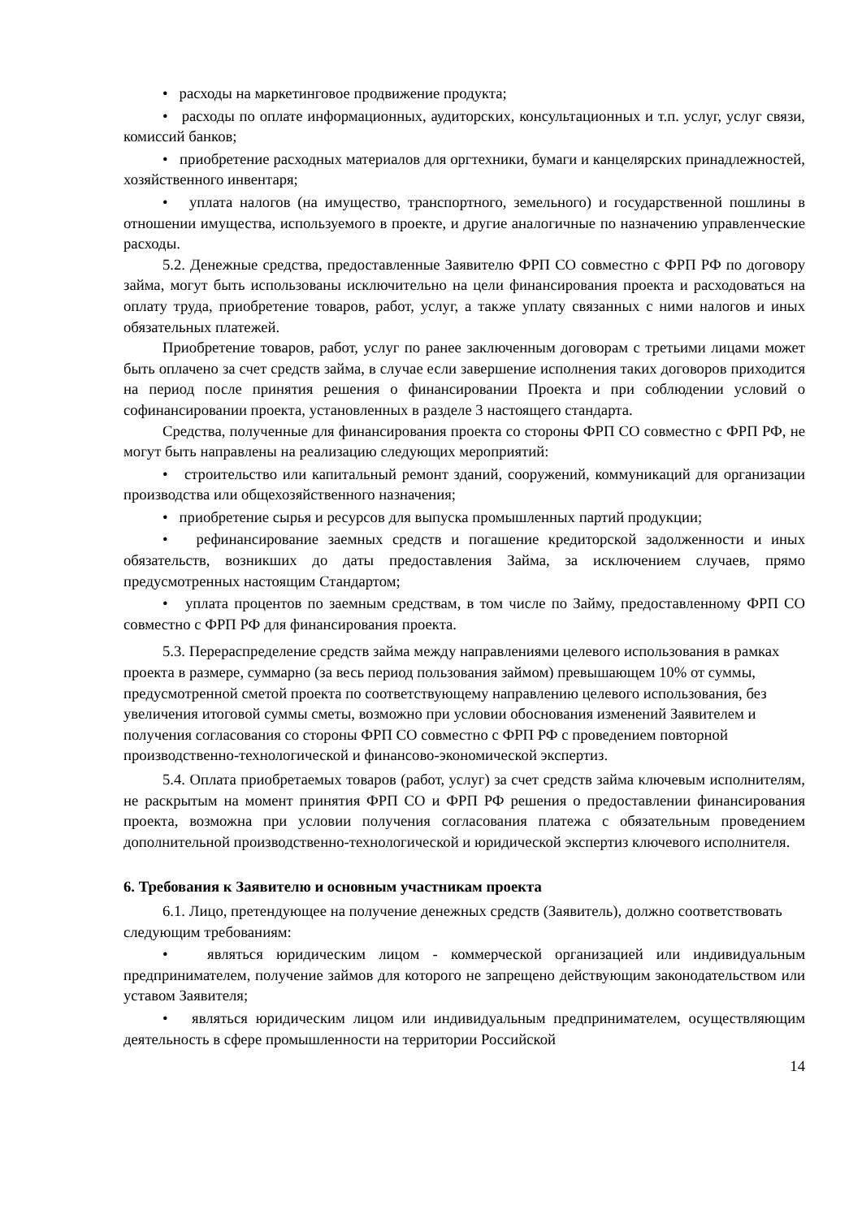• расходы на маркетинговое продвижение продукта;
• расходы по оплате информационных, аудиторских, консультационных и т.п. услуг, услуг связи, комиссий банков;
• приобретение расходных материалов для оргтехники, бумаги и канцелярских принадлежностей, хозяйственного инвентаря;
• уплата налогов (на имущество, транспортного, земельного) и государственной пошлины в отношении имущества, используемого в проекте, и другие аналогичные по назначению управленческие расходы.
5.2. Денежные средства, предоставленные Заявителю ФРП СО совместно с ФРП РФ по договору займа, могут быть использованы исключительно на цели финансирования проекта и расходоваться на оплату труда, приобретение товаров, работ, услуг, а также уплату связанных с ними налогов и иных обязательных платежей.
Приобретение товаров, работ, услуг по ранее заключенным договорам с третьими лицами может быть оплачено за счет средств займа, в случае если завершение исполнения таких договоров приходится на период после принятия решения о финансировании Проекта и при соблюдении условий о софинансировании проекта, установленных в разделе 3 настоящего стандарта.
Средства, полученные для финансирования проекта со стороны ФРП СО совместно с ФРП РФ, не могут быть направлены на реализацию следующих мероприятий:
• строительство или капитальный ремонт зданий, сооружений, коммуникаций для организации производства или общехозяйственного назначения;
• приобретение сырья и ресурсов для выпуска промышленных партий продукции;
• рефинансирование заемных средств и погашение кредиторской задолженности и иных обязательств, возникших до даты предоставления Займа, за исключением случаев, прямо предусмотренных настоящим Стандартом;
• уплата процентов по заемным средствам, в том числе по Займу, предоставленному ФРП СО совместно с ФРП РФ для финансирования проекта.
5.3. Перераспределение средств займа между направлениями целевого использования в рамках проекта в размере, суммарно (за весь период пользования займом) превышающем 10% от суммы, предусмотренной сметой проекта по соответствующему направлению целевого использования, без увеличения итоговой суммы сметы, возможно при условии обоснования изменений Заявителем и получения согласования со стороны ФРП СО совместно с ФРП РФ с проведением повторной производственно-технологической и финансово-экономической экспертиз.
5.4. Оплата приобретаемых товаров (работ, услуг) за счет средств займа ключевым исполнителям, не раскрытым на момент принятия ФРП СО и ФРП РФ решения о предоставлении финансирования проекта, возможна при условии получения согласования платежа с обязательным проведением дополнительной производственно-технологической и юридической экспертиз ключевого исполнителя.
6. Требования к Заявителю и основным участникам проекта
6.1. Лицо, претендующее на получение денежных средств (Заявитель), должно соответствовать следующим требованиям:
• являться юридическим лицом - коммерческой организацией или индивидуальным предпринимателем, получение займов для которого не запрещено действующим законодательством или уставом Заявителя;
• являться юридическим лицом или индивидуальным предпринимателем, осуществляющим деятельность в сфере промышленности на территории Российской
14